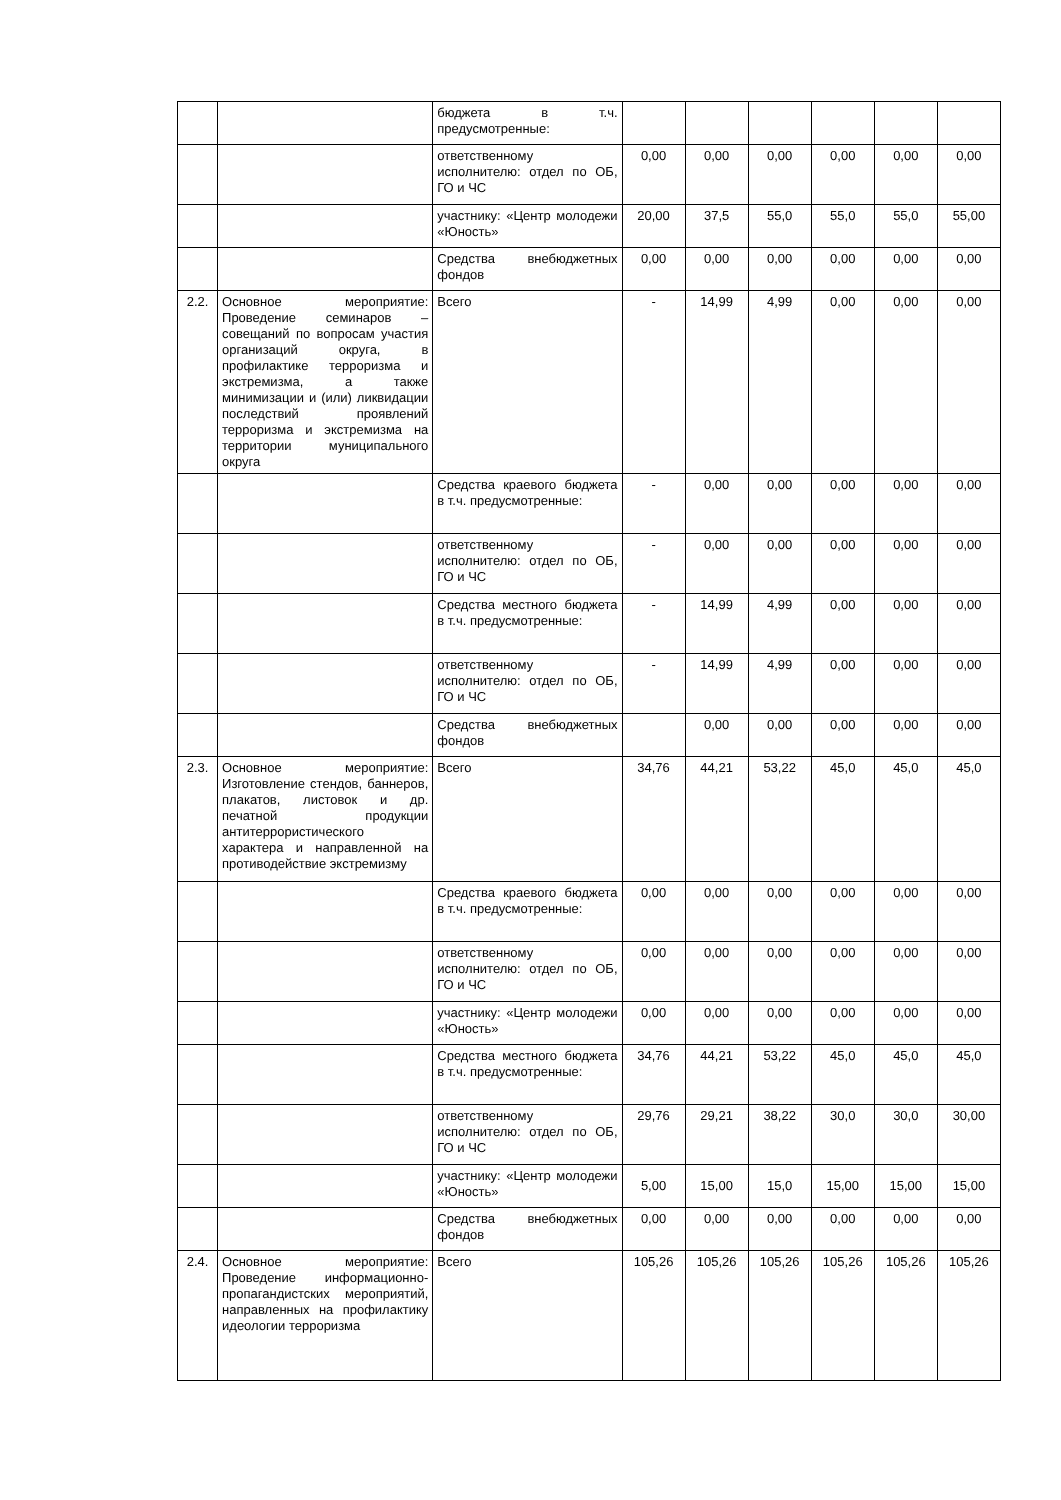| | | бюджета в т.ч. предусмотренные: | | | | | | |
| | | ответственному исполнителю: отдел по ОБ, ГО и ЧС | 0,00 | 0,00 | 0,00 | 0,00 | 0,00 | 0,00 |
| | | участнику: «Центр молодежи «Юность» | 20,00 | 37,5 | 55,0 | 55,0 | 55,0 | 55,00 |
| | | Средства внебюджетных фондов | 0,00 | 0,00 | 0,00 | 0,00 | 0,00 | 0,00 |
| 2.2. | Основное мероприятие: Проведение семинаров – совещаний по вопросам участия организаций округа, в профилактике терроризма и экстремизма, а также минимизации и (или) ликвидации последствий проявлений терроризма и экстремизма на территории муниципального округа | Всего | - | 14,99 | 4,99 | 0,00 | 0,00 | 0,00 |
| | | Средства краевого бюджета в т.ч. предусмотренные: | - | 0,00 | 0,00 | 0,00 | 0,00 | 0,00 |
| | | ответственному исполнителю: отдел по ОБ, ГО и ЧС | - | 0,00 | 0,00 | 0,00 | 0,00 | 0,00 |
| | | Средства местного бюджета в т.ч. предусмотренные: | - | 14,99 | 4,99 | 0,00 | 0,00 | 0,00 |
| | | ответственному исполнителю: отдел по ОБ, ГО и ЧС | - | 14,99 | 4,99 | 0,00 | 0,00 | 0,00 |
| | | Средства внебюджетных фондов | | 0,00 | 0,00 | 0,00 | 0,00 | 0,00 |
| 2.3. | Основное мероприятие: Изготовление стендов, баннеров, плакатов, листовок и др. печатной продукции антитеррористического характера и направленной на противодействие экстремизму | Всего | 34,76 | 44,21 | 53,22 | 45,0 | 45,0 | 45,0 |
| | | Средства краевого бюджета в т.ч. предусмотренные: | 0,00 | 0,00 | 0,00 | 0,00 | 0,00 | 0,00 |
| | | ответственному исполнителю: отдел по ОБ, ГО и ЧС | 0,00 | 0,00 | 0,00 | 0,00 | 0,00 | 0,00 |
| | | участнику: «Центр молодежи «Юность» | 0,00 | 0,00 | 0,00 | 0,00 | 0,00 | 0,00 |
| | | Средства местного бюджета в т.ч. предусмотренные: | 34,76 | 44,21 | 53,22 | 45,0 | 45,0 | 45,0 |
| | | ответственному исполнителю: отдел по ОБ, ГО и ЧС | 29,76 | 29,21 | 38,22 | 30,0 | 30,0 | 30,00 |
| | | участнику: «Центр молодежи «Юность» | 5,00 | 15,00 | 15,0 | 15,00 | 15,00 | 15,00 |
| | | Средства внебюджетных фондов | 0,00 | 0,00 | 0,00 | 0,00 | 0,00 | 0,00 |
| 2.4. | Основное мероприятие: Проведение информационно-пропагандистских мероприятий, направленных на профилактику идеологии терроризма | Всего | 105,26 | 105,26 | 105,26 | 105,26 | 105,26 | 105,26 |